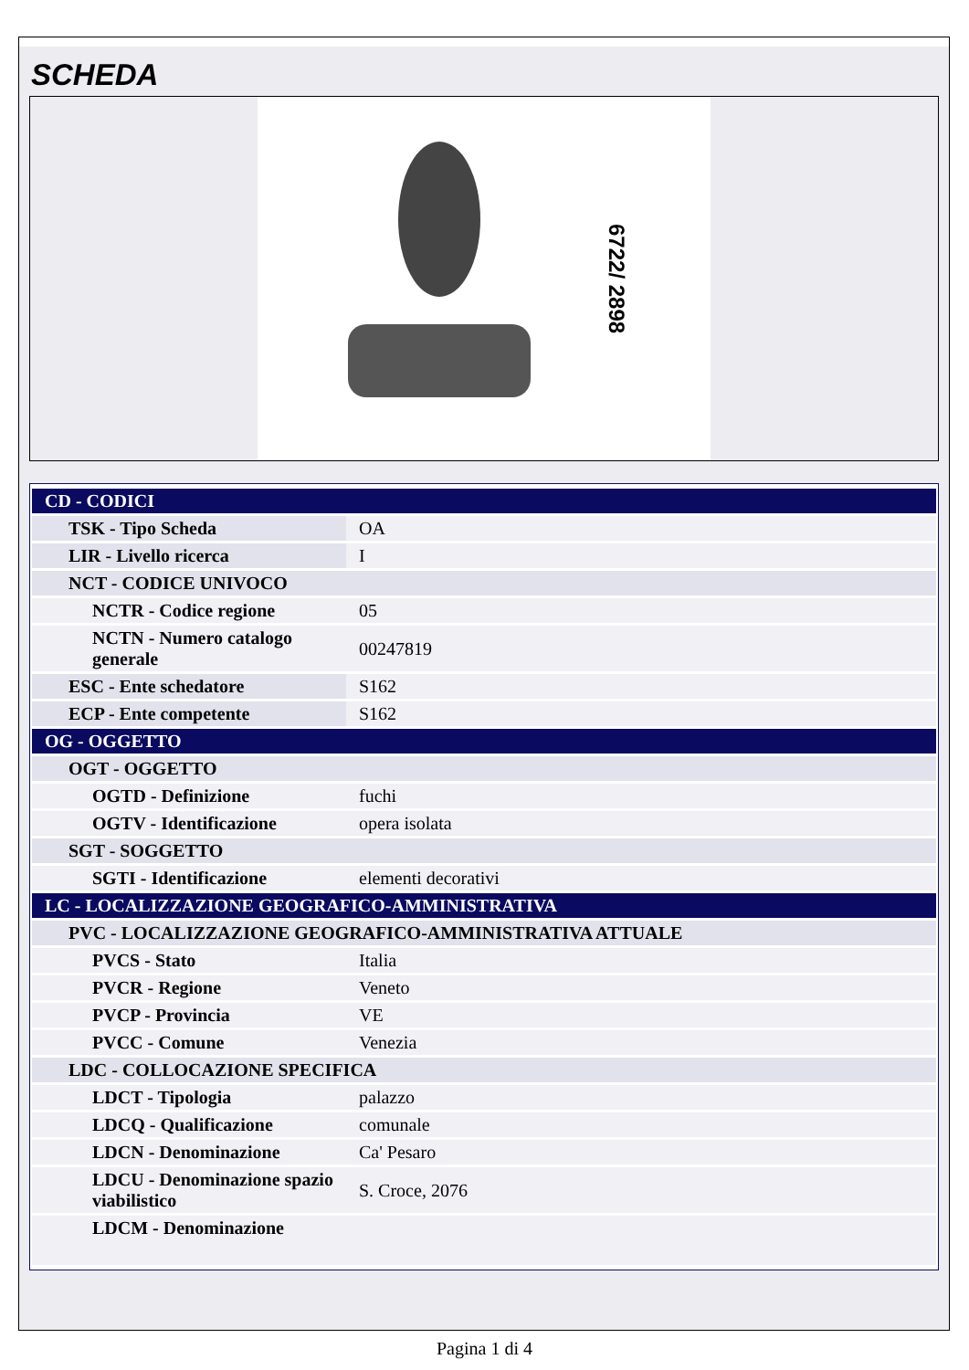SCHEDA
6722/ 2898
| CD - CODICI | |
| TSK - Tipo Scheda | OA |
| LIR - Livello ricerca | I |
| NCT - CODICE UNIVOCO | |
| NCTR - Codice regione | 05 |
| NCTN - Numero catalogo generale | 00247819 |
| ESC - Ente schedatore | S162 |
| ECP - Ente competente | S162 |
| OG - OGGETTO | |
| OGT - OGGETTO | |
| OGTD - Definizione | fuchi |
| OGTV - Identificazione | opera isolata |
| SGT - SOGGETTO | |
| SGTI - Identificazione | elementi decorativi |
| LC - LOCALIZZAZIONE GEOGRAFICO-AMMINISTRATIVA | |
| PVC - LOCALIZZAZIONE GEOGRAFICO-AMMINISTRATIVA ATTUALE | |
| PVCS - Stato | Italia |
| PVCR - Regione | Veneto |
| PVCP - Provincia | VE |
| PVCC - Comune | Venezia |
| LDC - COLLOCAZIONE SPECIFICA | |
| LDCT - Tipologia | palazzo |
| LDCQ - Qualificazione | comunale |
| LDCN - Denominazione | Ca' Pesaro |
| LDCU - Denominazione spazio viabilistico | S. Croce, 2076 |
| LDCM - Denominazione | |
Pagina 1 di 4